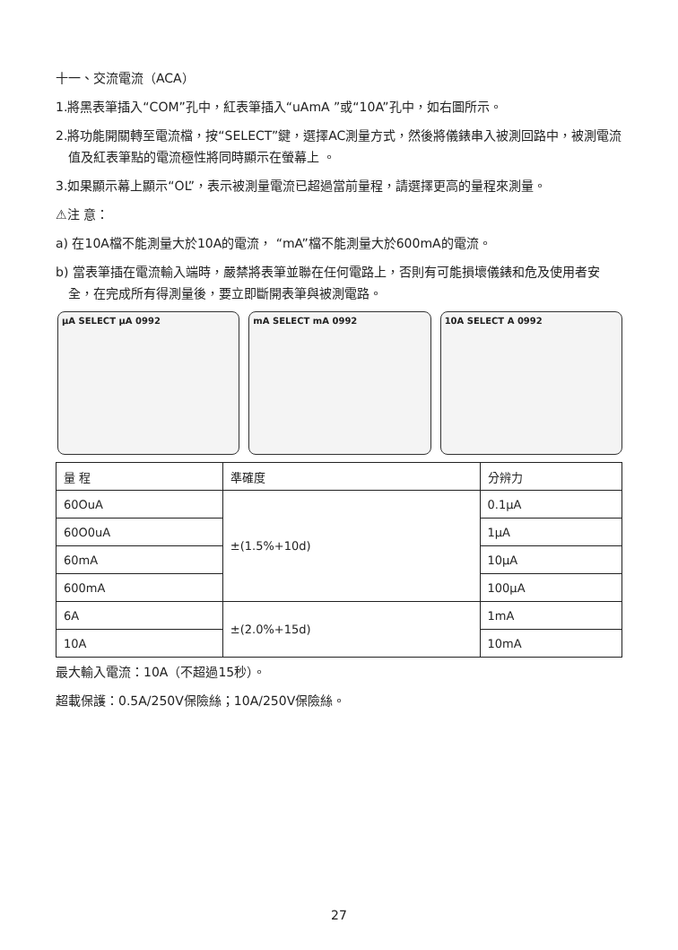十一、交流電流（ACA）
1.將黑表筆插入“COM”孔中，紅表筆插入“uAmA ”或“10A”孔中，如右圖所示。
2.將功能開關轉至電流檔，按“SELECT”鍵，選擇AC測量方式，然後將儀錶串入被測回路中，被測電流值及紅表筆點的電流極性將同時顯示在螢幕上 。
3.如果顯示幕上顯示“OL”，表示被測量電流已超過當前量程，請選擇更高的量程來測量。
⚠注 意：
a) 在10A檔不能測量大於10A的電流， “mA”檔不能測量大於600mA的電流。
b) 當表筆插在電流輸入端時，嚴禁將表筆並聯在任何電路上，否則有可能損壞儀錶和危及使用者安全，在完成所有得測量後，要立即斷開表筆與被測電路。
μA SELECT μA 0992 mA SELECT mA 0992 10A SELECT A 0992
| 量 程 | 準確度 | 分辨力 |
| --- | --- | --- |
| 60OuA | ±(1.5%+10d) | 0.1μA |
| 60O0uA | | 1μA |
| 60mA | | 10μA |
| 600mA | | 100μA |
| 6A | ±(2.0%+15d) | 1mA |
| 10A | | 10mA |
最大輸入電流：10A（不超過15秒）。
超載保護：0.5A/250V保險絲；10A/250V保險絲。
27